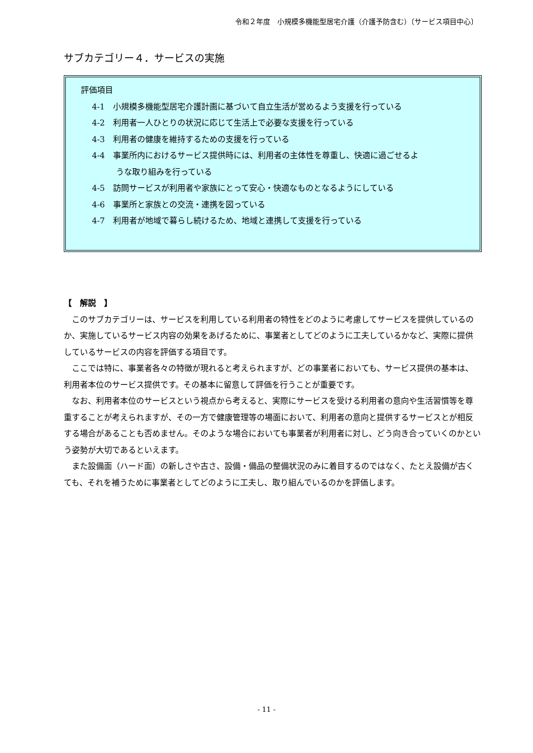令和２年度　小規模多機能型居宅介護（介護予防含む）〔サービス項目中心〕
サブカテゴリー４．サービスの実施
評価項目
4-1　小規模多機能型居宅介護計画に基づいて自立生活が営めるよう支援を行っている
4-2　利用者一人ひとりの状況に応じて生活上で必要な支援を行っている
4-3　利用者の健康を維持するための支援を行っている
4-4　事業所内におけるサービス提供時には、利用者の主体性を尊重し、快適に過ごせるよ
うな取り組みを行っている
4-5　訪問サービスが利用者や家族にとって安心・快適なものとなるようにしている
4-6　事業所と家族との交流・連携を図っている
4-7　利用者が地域で暮らし続けるため、地域と連携して支援を行っている
【　解説　】
このサブカテゴリーは、サービスを利用している利用者の特性をどのように考慮してサービスを提供しているのか、実施しているサービス内容の効果をあげるために、事業者としてどのように工夫しているかなど、実際に提供しているサービスの内容を評価する項目です。
ここでは特に、事業者各々の特徴が現れると考えられますが、どの事業者においても、サービス提供の基本は、利用者本位のサービス提供です。その基本に留意して評価を行うことが重要です。
なお、利用者本位のサービスという視点から考えると、実際にサービスを受ける利用者の意向や生活習慣等を尊重することが考えられますが、その一方で健康管理等の場面において、利用者の意向と提供するサービスとが相反する場合があることも否めません。そのような場合においても事業者が利用者に対し、どう向き合っていくのかという姿勢が大切であるといえます。
また設備面（ハード面）の新しさや古さ、設備・備品の整備状況のみに着目するのではなく、たとえ設備が古くても、それを補うために事業者としてどのように工夫し、取り組んでいるのかを評価します。
- 11 -